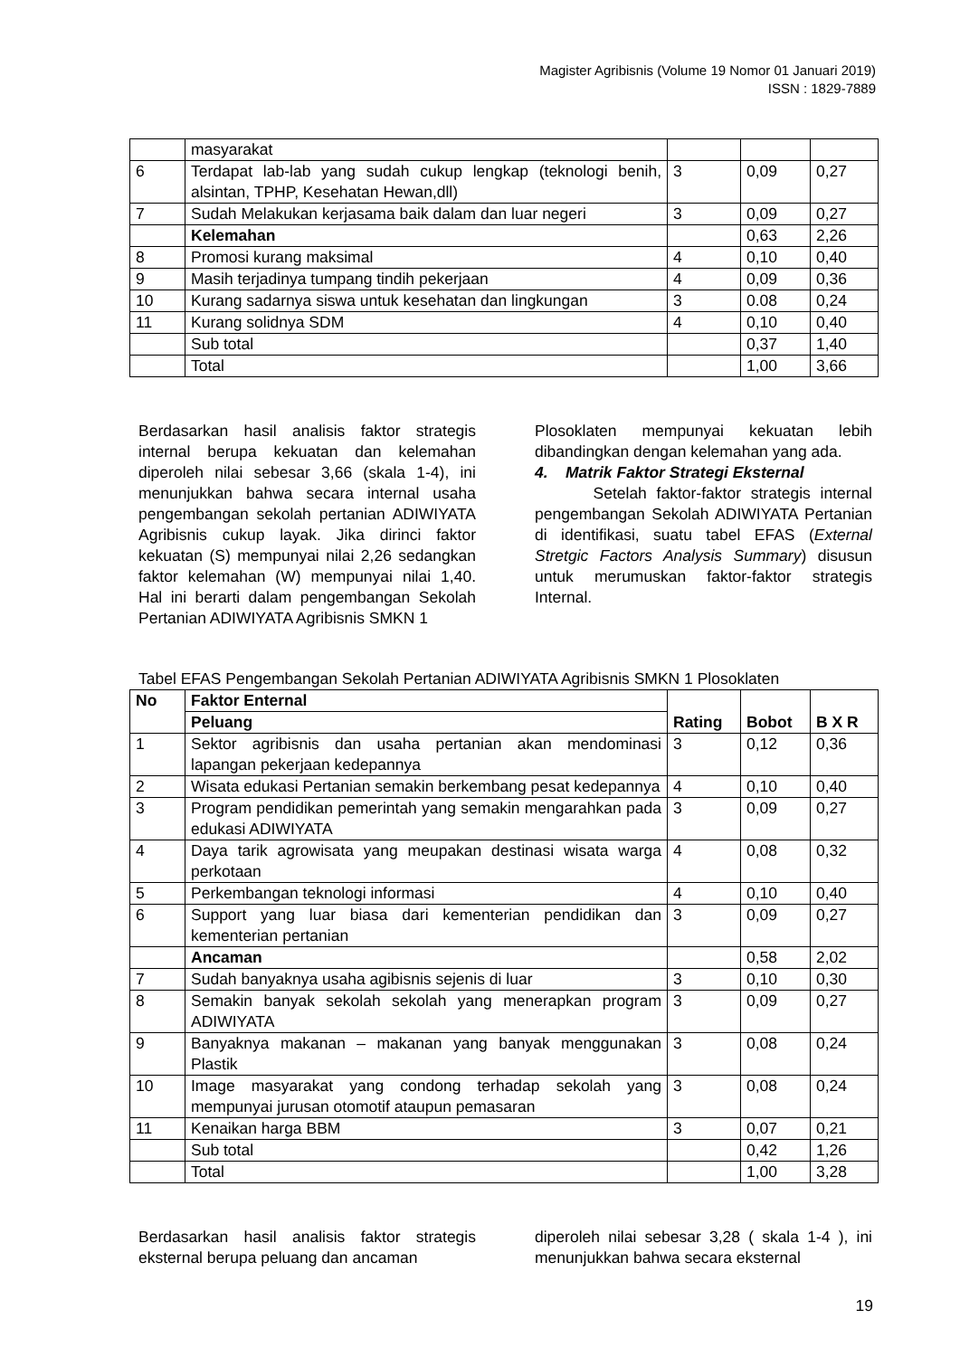Magister Agribisnis (Volume 19 Nomor 01 Januari 2019)
ISSN : 1829-7889
| | masyarakat | | | |
| 6 | Terdapat lab-lab yang sudah cukup lengkap (teknologi benih, alsintan, TPHP, Kesehatan Hewan,dll) | 3 | 0,09 | 0,27 |
| 7 | Sudah Melakukan kerjasama baik dalam dan luar negeri | 3 | 0,09 | 0,27 |
| | Kelemahan | | 0,63 | 2,26 |
| 8 | Promosi kurang maksimal | 4 | 0,10 | 0,40 |
| 9 | Masih terjadinya tumpang tindih pekerjaan | 4 | 0,09 | 0,36 |
| 10 | Kurang sadarnya siswa untuk kesehatan dan lingkungan | 3 | 0.08 | 0,24 |
| 11 | Kurang solidnya SDM | 4 | 0,10 | 0,40 |
| | Sub total | | 0,37 | 1,40 |
| | Total | | 1,00 | 3,66 |
Berdasarkan hasil analisis faktor strategis internal berupa kekuatan dan kelemahan diperoleh nilai sebesar 3,66 (skala 1-4), ini menunjukkan bahwa secara internal usaha pengembangan sekolah pertanian ADIWIYATA Agribisnis cukup layak. Jika dirinci faktor kekuatan (S) mempunyai nilai 2,26 sedangkan faktor kelemahan (W) mempunyai nilai 1,40. Hal ini berarti dalam pengembangan Sekolah Pertanian ADIWIYATA Agribisnis SMKN 1
Plosoklaten mempunyai kekuatan lebih dibandingkan dengan kelemahan yang ada.
4. Matrik Faktor Strategi Eksternal
Setelah faktor-faktor strategis internal pengembangan Sekolah ADIWIYATA Pertanian di identifikasi, suatu tabel EFAS (External Stretgic Factors Analysis Summary) disusun untuk merumuskan faktor-faktor strategis Internal.
Tabel EFAS Pengembangan Sekolah Pertanian ADIWIYATA Agribisnis SMKN 1 Plosoklaten
| No | Faktor Enternal | Rating | Bobot | B X R |
| --- | --- | --- | --- | --- |
| | Peluang | | | |
| 1 | Sektor agribisnis dan usaha pertanian akan mendominasi lapangan pekerjaan kedepannya | 3 | 0,12 | 0,36 |
| 2 | Wisata edukasi Pertanian semakin berkembang pesat kedepannya | 4 | 0,10 | 0,40 |
| 3 | Program pendidikan pemerintah yang semakin mengarahkan pada edukasi ADIWIYATA | 3 | 0,09 | 0,27 |
| 4 | Daya tarik agrowisata yang meupakan destinasi wisata warga perkotaan | 4 | 0,08 | 0,32 |
| 5 | Perkembangan teknologi informasi | 4 | 0,10 | 0,40 |
| 6 | Support yang luar biasa dari kementerian pendidikan dan kementerian pertanian | 3 | 0,09 | 0,27 |
| | Ancaman | | 0,58 | 2,02 |
| 7 | Sudah banyaknya usaha agibisnis sejenis di luar | 3 | 0,10 | 0,30 |
| 8 | Semakin banyak sekolah sekolah yang menerapkan program ADIWIYATA | 3 | 0,09 | 0,27 |
| 9 | Banyaknya makanan – makanan yang banyak menggunakan Plastik | 3 | 0,08 | 0,24 |
| 10 | Image masyarakat yang condong terhadap sekolah yang mempunyai jurusan otomotif ataupun pemasaran | 3 | 0,08 | 0,24 |
| 11 | Kenaikan harga BBM | 3 | 0,07 | 0,21 |
| | Sub total | | 0,42 | 1,26 |
| | Total | | 1,00 | 3,28 |
Berdasarkan hasil analisis faktor strategis eksternal berupa peluang dan ancaman
diperoleh nilai sebesar 3,28 ( skala 1-4 ), ini menunjukkan bahwa secara eksternal
19